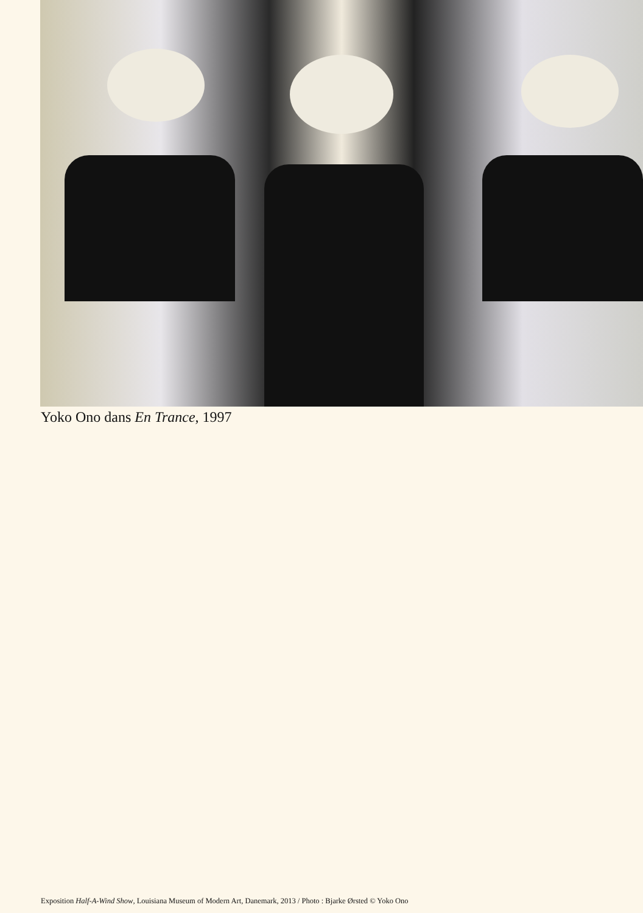Yoko Ono dans En Trance, 1997
Exposition Half-A-Wind Show, Louisiana Museum of Modern Art, Danemark, 2013 / Photo : Bjarke Ørsted © Yoko Ono